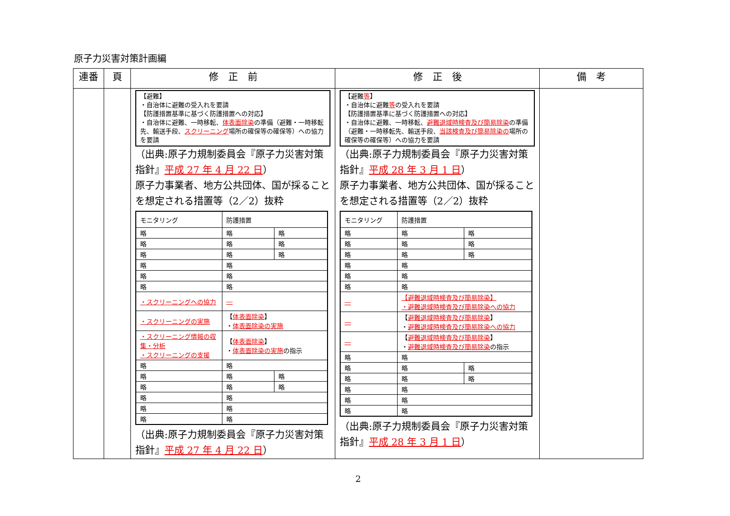原子力災害対策計画編
| 連番 | 頁 | 修 正 前 | 修 正 後 | 備 考 |
| --- | --- | --- | --- | --- |
| | | 【避難】 ・自治体に避難の受入れを要請 【防護措置基準に基づく防護措置への対応】 ・自治体に避難、一時移転、 体表面除染 の準備（避難・一時移転先、輸送手段、 スクリーニング 場所の確保等の確保等）への協力を要請 （出典:原子力規制委員会『原子力災害対策指針』 平成 27 年 4 月 22 日 ） 原子力事業者、地方公共団体、国が採ることを想定される措置等（2／2）抜粋 / モニタリング / 防護措置 / / / 略 / 略 / 略 / / 略 / 略 / 略 / / 略 / 略 / 略 / / 略 / 略 / / / 略 / 略 / / / 略 / 略 / / / ・スクリーニングへの協力 / ― / / / ・スクリーニングの実施 / 【 体表面除染 】 ・ 体表面除染の実施 / / / ・スクリーニング情報の収集・分析 ・スクリーニングの支援 / 【 体表面除染 】 ・ 体表面除染の実施 の指示 / / / 略 / 略 / / / 略 / 略 / 略 / / 略 / 略 / 略 / / 略 / 略 / / / 略 / 略 / / / 略 / 略 / / （出典:原子力規制委員会『原子力災害対策指針』 平成 27 年 4 月 22 日 ） | 【避難 等 】 ・自治体に避難 等 の受入れを要請 【防護措置基準に基づく防護措置への対応】 ・自治体に避難、一時移転、 避難退域時検査及び簡易除染 の準備（避難・一時移転先、輸送手段、 当該検査及び簡易除染の 場所の確保等の確保等）への協力を要請 （出典:原子力規制委員会『原子力災害対策指針』 平成 28 年 3 月 1 日 ） 原子力事業者、地方公共団体、国が採ることを想定される措置等（2／2）抜粋 / モニタリング / 防護措置 / / / 略 / 略 / 略 / / 略 / 略 / 略 / / 略 / 略 / 略 / / 略 / 略 / / / 略 / 略 / / / 略 / 略 / / / ― / 【避難退域時検査及び簡易除染】 ・避難退域時検査及び簡易除染への協力 / / / ― / 【 避難退域時検査及び簡易除染 】 ・ 避難退域時検査及び簡易除染への協力 / / / ― / 【 避難退域時検査及び簡易除染 】 ・ 避難退域時検査及び簡易除染 の指示 / / / 略 / 略 / / / 略 / 略 / 略 / / 略 / 略 / 略 / / 略 / 略 / / / 略 / 略 / / / 略 / 略 / / （出典:原子力規制委員会『原子力災害対策指針』 平成 28 年 3 月 1 日 ） | |
2